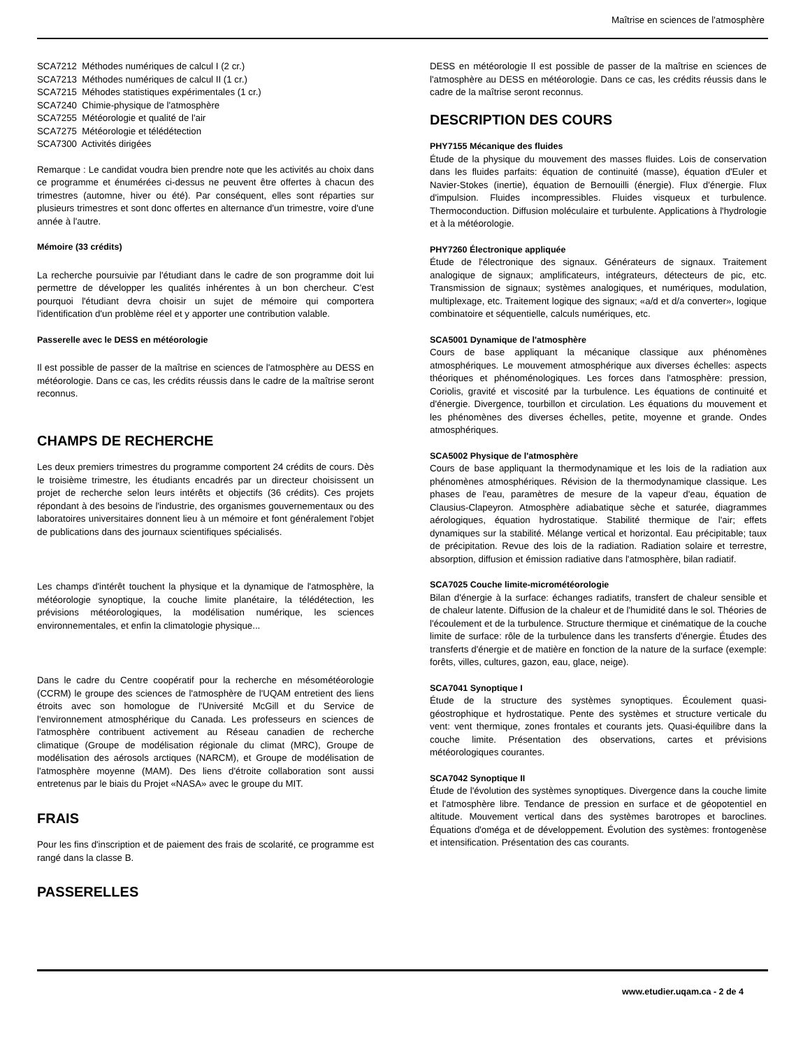Maîtrise en sciences de l'atmosphère
SCA7212 Méthodes numériques de calcul I (2 cr.)
SCA7213 Méthodes numériques de calcul II (1 cr.)
SCA7215 Méhodes statistiques expérimentales (1 cr.)
SCA7240 Chimie-physique de l'atmosphère
SCA7255 Météorologie et qualité de l'air
SCA7275 Météorologie et télédétection
SCA7300 Activités dirigées
Remarque : Le candidat voudra bien prendre note que les activités au choix dans ce programme et énumérées ci-dessus ne peuvent être offertes à chacun des trimestres (automne, hiver ou été). Par conséquent, elles sont réparties sur plusieurs trimestres et sont donc offertes en alternance d'un trimestre, voire d'une année à l'autre.
Mémoire (33 crédits)
La recherche poursuivie par l'étudiant dans le cadre de son programme doit lui permettre de développer les qualités inhérentes à un bon chercheur. C'est pourquoi l'étudiant devra choisir un sujet de mémoire qui comportera l'identification d'un problème réel et y apporter une contribution valable.
Passerelle avec le DESS en météorologie
Il est possible de passer de la maîtrise en sciences de l'atmosphère au DESS en météorologie. Dans ce cas, les crédits réussis dans le cadre de la maîtrise seront reconnus.
CHAMPS DE RECHERCHE
Les deux premiers trimestres du programme comportent 24 crédits de cours. Dès le troisième trimestre, les étudiants encadrés par un directeur choisissent un projet de recherche selon leurs intérêts et objectifs (36 crédits). Ces projets répondant à des besoins de l'industrie, des organismes gouvernementaux ou des laboratoires universitaires donnent lieu à un mémoire et font généralement l'objet de publications dans des journaux scientifiques spécialisés.
Les champs d'intérêt touchent la physique et la dynamique de l'atmosphère, la météorologie synoptique, la couche limite planétaire, la télédétection, les prévisions météorologiques, la modélisation numérique, les sciences environnementales, et enfin la climatologie physique...
Dans le cadre du Centre coopératif pour la recherche en mésométéorologie (CCRM) le groupe des sciences de l'atmosphère de l'UQAM entretient des liens étroits avec son homologue de l'Université McGill et du Service de l'environnement atmosphérique du Canada. Les professeurs en sciences de l'atmosphère contribuent activement au Réseau canadien de recherche climatique (Groupe de modélisation régionale du climat (MRC), Groupe de modélisation des aérosols arctiques (NARCM), et Groupe de modélisation de l'atmosphère moyenne (MAM). Des liens d'étroite collaboration sont aussi entretenus par le biais du Projet «NASA» avec le groupe du MIT.
FRAIS
Pour les fins d'inscription et de paiement des frais de scolarité, ce programme est rangé dans la classe B.
PASSERELLES
DESS en météorologie Il est possible de passer de la maîtrise en sciences de l'atmosphère au DESS en météorologie. Dans ce cas, les crédits réussis dans le cadre de la maîtrise seront reconnus.
DESCRIPTION DES COURS
PHY7155 Mécanique des fluides
Étude de la physique du mouvement des masses fluides. Lois de conservation dans les fluides parfaits: équation de continuité (masse), équation d'Euler et Navier-Stokes (inertie), équation de Bernouilli (énergie). Flux d'énergie. Flux d'impulsion. Fluides incompressibles. Fluides visqueux et turbulence. Thermoconduction. Diffusion moléculaire et turbulente. Applications à l'hydrologie et à la météorologie.
PHY7260 Électronique appliquée
Étude de l'électronique des signaux. Générateurs de signaux. Traitement analogique de signaux; amplificateurs, intégrateurs, détecteurs de pic, etc. Transmission de signaux; systèmes analogiques, et numériques, modulation, multiplexage, etc. Traitement logique des signaux; «a/d et d/a converter», logique combinatoire et séquentielle, calculs numériques, etc.
SCA5001 Dynamique de l'atmosphère
Cours de base appliquant la mécanique classique aux phénomènes atmosphériques. Le mouvement atmosphérique aux diverses échelles: aspects théoriques et phénoménologiques. Les forces dans l'atmosphère: pression, Coriolis, gravité et viscosité par la turbulence. Les équations de continuité et d'énergie. Divergence, tourbillon et circulation. Les équations du mouvement et les phénomènes des diverses échelles, petite, moyenne et grande. Ondes atmosphériques.
SCA5002 Physique de l'atmosphère
Cours de base appliquant la thermodynamique et les lois de la radiation aux phénomènes atmosphériques. Révision de la thermodynamique classique. Les phases de l'eau, paramètres de mesure de la vapeur d'eau, équation de Clausius-Clapeyron. Atmosphère adiabatique sèche et saturée, diagrammes aérologiques, équation hydrostatique. Stabilité thermique de l'air; effets dynamiques sur la stabilité. Mélange vertical et horizontal. Eau précipitable; taux de précipitation. Revue des lois de la radiation. Radiation solaire et terrestre, absorption, diffusion et émission radiative dans l'atmosphère, bilan radiatif.
SCA7025 Couche limite-micrométéorologie
Bilan d'énergie à la surface: échanges radiatifs, transfert de chaleur sensible et de chaleur latente. Diffusion de la chaleur et de l'humidité dans le sol. Théories de l'écoulement et de la turbulence. Structure thermique et cinématique de la couche limite de surface: rôle de la turbulence dans les transferts d'énergie. Études des transferts d'énergie et de matière en fonction de la nature de la surface (exemple: forêts, villes, cultures, gazon, eau, glace, neige).
SCA7041 Synoptique I
Étude de la structure des systèmes synoptiques. Écoulement quasi-géostrophique et hydrostatique. Pente des systèmes et structure verticale du vent: vent thermique, zones frontales et courants jets. Quasi-équilibre dans la couche limite. Présentation des observations, cartes et prévisions météorologiques courantes.
SCA7042 Synoptique II
Étude de l'évolution des systèmes synoptiques. Divergence dans la couche limite et l'atmosphère libre. Tendance de pression en surface et de géopotentiel en altitude. Mouvement vertical dans des systèmes barotropes et baroclines. Équations d'oméga et de développement. Évolution des systèmes: frontogenèse et intensification. Présentation des cas courants.
www.etudier.uqam.ca - 2 de 4